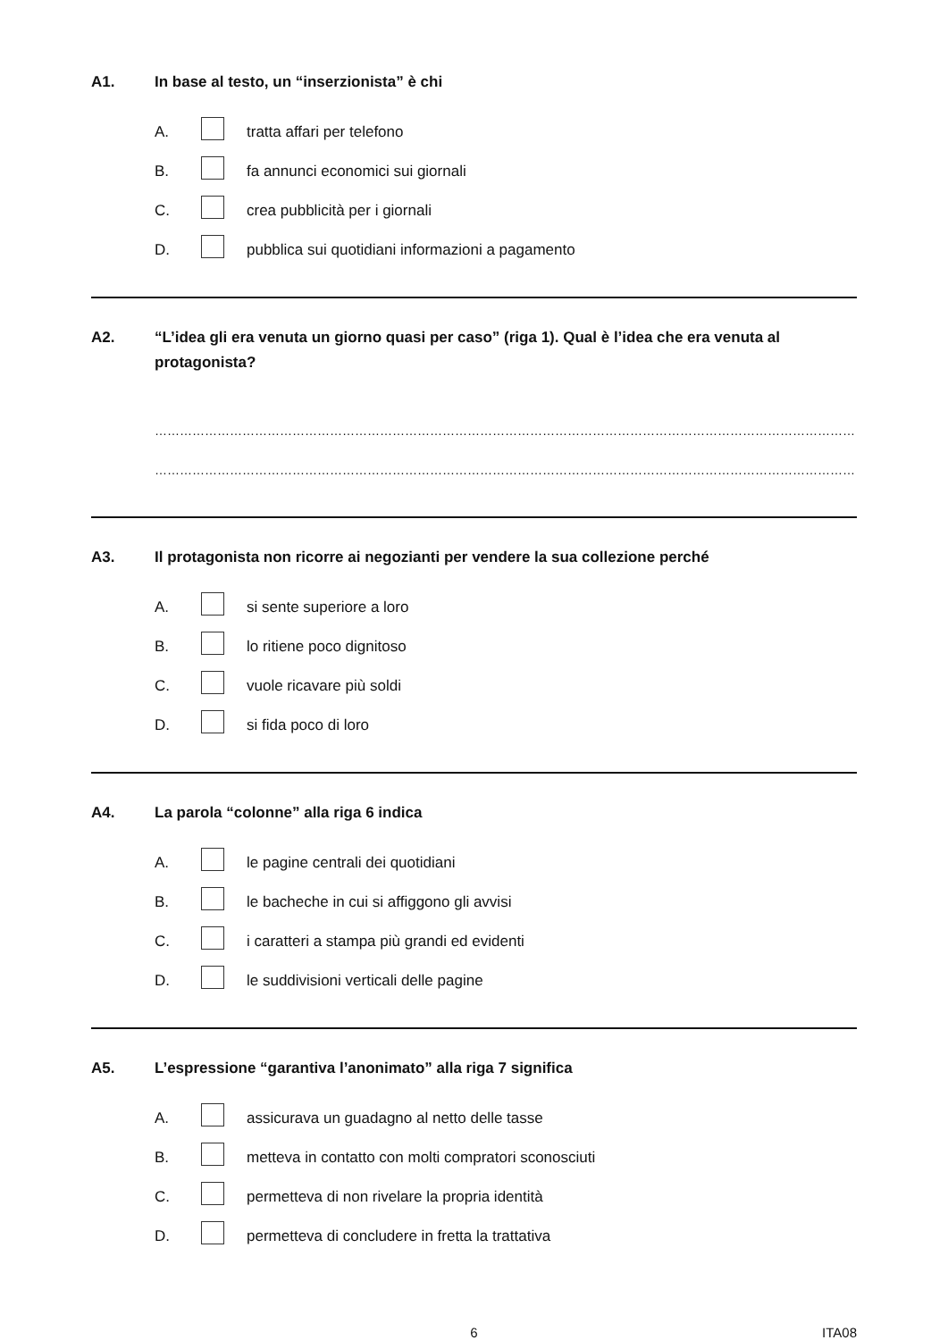A1. In base al testo, un “inserzionista” è chi
A. tratta affari per telefono
B. fa annunci economici sui giornali
C. crea pubblicità per i giornali
D. pubblica sui quotidiani informazioni a pagamento
A2. “L’idea gli era venuta un giorno quasi per caso” (riga 1). Qual è l’idea che era venuta al protagonista?
……………………………………………………………………………………………………………………………………………………
……………………………………………………………………………………………………………………………………………………
A3. Il protagonista non ricorre ai negozianti per vendere la sua collezione perché
A. si sente superiore a loro
B. lo ritiene poco dignitoso
C. vuole ricavare più soldi
D. si fida poco di loro
A4. La parola “colonne” alla riga 6 indica
A. le pagine centrali dei quotidiani
B. le bacheche in cui si affiggono gli avvisi
C. i caratteri a stampa più grandi ed evidenti
D. le suddivisioni verticali delle pagine
A5. L’espressione “garantiva l’anonimato” alla riga 7 significa
A. assicurava un guadagno al netto delle tasse
B. metteva in contatto con molti compratori sconosciuti
C. permetteva di non rivelare la propria identità
D. permetteva di concludere in fretta la trattativa
6 ITA08